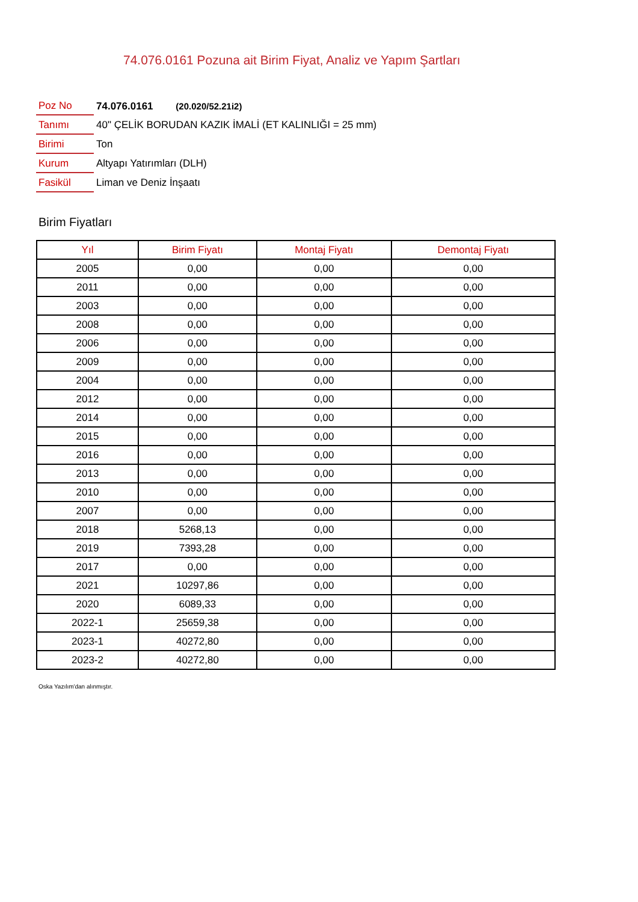74.076.0161 Pozuna ait Birim Fiyat, Analiz ve Yapım Şartları
| Poz No | 74.076.0161 (20.020/52.21i2) |
| Tanımı | 40" ÇELİK BORUDAN KAZIK İMALİ (ET KALINLIĞI = 25 mm) |
| Birimi | Ton |
| Kurum | Altyapı Yatırımları (DLH) |
| Fasikül | Liman ve Deniz İnşaatı |
Birim Fiyatları
| Yıl | Birim Fiyatı | Montaj Fiyatı | Demontaj Fiyatı |
| --- | --- | --- | --- |
| 2005 | 0,00 | 0,00 | 0,00 |
| 2011 | 0,00 | 0,00 | 0,00 |
| 2003 | 0,00 | 0,00 | 0,00 |
| 2008 | 0,00 | 0,00 | 0,00 |
| 2006 | 0,00 | 0,00 | 0,00 |
| 2009 | 0,00 | 0,00 | 0,00 |
| 2004 | 0,00 | 0,00 | 0,00 |
| 2012 | 0,00 | 0,00 | 0,00 |
| 2014 | 0,00 | 0,00 | 0,00 |
| 2015 | 0,00 | 0,00 | 0,00 |
| 2016 | 0,00 | 0,00 | 0,00 |
| 2013 | 0,00 | 0,00 | 0,00 |
| 2010 | 0,00 | 0,00 | 0,00 |
| 2007 | 0,00 | 0,00 | 0,00 |
| 2018 | 5268,13 | 0,00 | 0,00 |
| 2019 | 7393,28 | 0,00 | 0,00 |
| 2017 | 0,00 | 0,00 | 0,00 |
| 2021 | 10297,86 | 0,00 | 0,00 |
| 2020 | 6089,33 | 0,00 | 0,00 |
| 2022-1 | 25659,38 | 0,00 | 0,00 |
| 2023-1 | 40272,80 | 0,00 | 0,00 |
| 2023-2 | 40272,80 | 0,00 | 0,00 |
Oska Yazılım'dan alınmıştır.